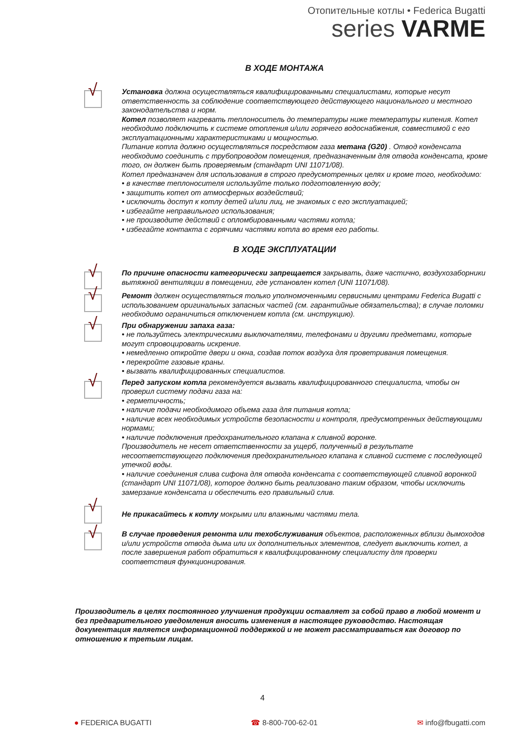Отопительные котлы • Federica Bugatti
series VARME
В ХОДЕ МОНТАЖА
√
Установка должна осуществляться квалифицированными специалистами, которые несут ответственность за соблюдение соответствующего действующего национального и местного законодательства и норм.
Котел позволяет нагревать теплоноситель до температуры ниже температуры кипения. Котел необходимо подключить к системе отопления и/или горячего водоснабжения, совместимой с его эксплуатационными характеристиками и мощностью.
Питание котла должно осуществляться посредством газа метана (G20) . Отвод конденсата необходимо соединить с трубопроводом помещения, предназначенным для отвода конденсата, кроме того, он должен быть проверяемым (стандарт UNI 11071/08).
Котел предназначен для использования в строго предусмотренных целях и кроме того, необходимо:
• в качестве теплоносителя используйте только подготовленную воду;
• защитить котел от атмосферных воздействий;
• исключить доступ к котлу детей и/или лиц, не знакомых с его эксплуатацией;
• избегайте неправильного использования;
• не производите действий с опломбированными частями котла;
• избегайте контакта с горячими частями котла во время его работы.
В ХОДЕ ЭКСПЛУАТАЦИИ
√
По причине опасности категорически запрещается закрывать, даже частично, воздухозаборники вытяжной вентиляции в помещении, где установлен котел (UNI 11071/08).
√
Ремонт должен осуществляться только уполномоченными сервисными центрами Federica Bugatti с использованием оригинальных запасных частей (см. гарантийные обязательства); в случае поломки необходимо ограничиться отключением котла (см. инструкцию).
√
При обнаружении запаха газа:
• не пользуйтесь электрическими выключателями, телефонами и другими предметами, которые могут спровоцировать искрение.
• немедленно откройте двери и окна, создав поток воздуха для проветривания помещения.
• перекройте газовые краны.
• вызвать квалифицированных специалистов.
√
Перед запуском котла рекомендуется вызвать квалифицированного специалиста, чтобы он проверил систему подачи газа на:
• герметичность;
• наличие подачи необходимого объема газа для питания котла;
• наличие всех необходимых устройств безопасности и контроля, предусмотренных действующими нормами;
• наличие подключения предохранительного клапана к сливной воронке.
Производитель не несет ответственности за ущерб, полученный в результате несоответствующего подключения предохранительного клапана к сливной системе с последующей утечкой воды.
• наличие соединения слива сифона для отвода конденсата с соответствующей сливной воронкой (стандарт UNI 11071/08), которое должно быть реализовано таким образом, чтобы исключить замерзание конденсата и обеспечить его правильный слив.
√
Не прикасайтесь к котлу мокрыми или влажными частями тела.
√
В случае проведения ремонта или техобслуживания объектов, расположенных вблизи дымоходов и/или устройств отвода дыма или их дополнительных элементов, следует выключить котел, а после завершения работ обратиться к квалифицированному специалисту для проверки соответствия функционирования.
Производитель в целях постоянного улучшения продукции оставляет за собой право в любой момент и без предварительного уведомления вносить изменения в настоящее руководство. Настоящая документация является информационной поддержкой и не может рассматриваться как договор по отношению к третьим лицам.
4
● FEDERICA BUGATTI ☎ 8-800-700-62-01 ✉ info@fbugatti.com